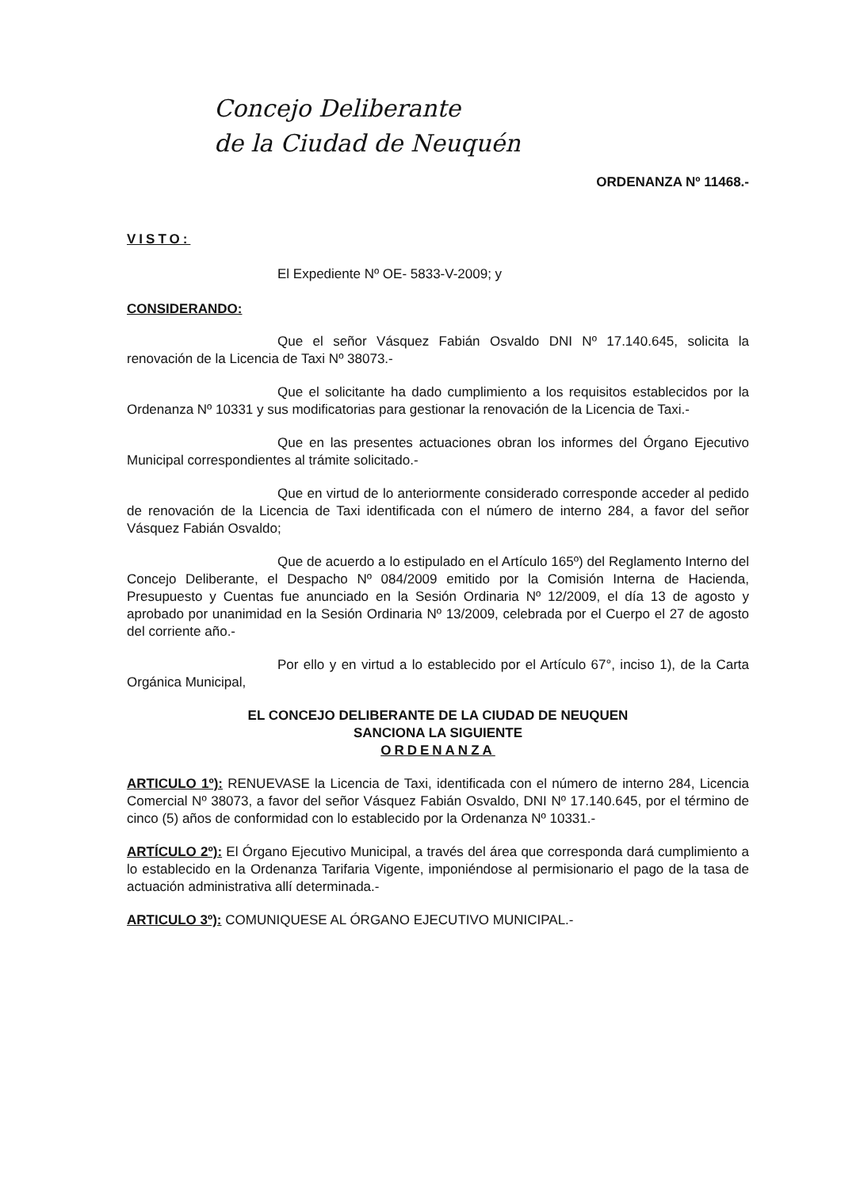Concejo Deliberante
de la Ciudad de Neuquén
ORDENANZA Nº 11468.-
VISTO:
El Expediente Nº OE- 5833-V-2009; y
CONSIDERANDO:
Que el señor Vásquez Fabián Osvaldo DNI Nº 17.140.645, solicita la renovación de la Licencia de Taxi Nº 38073.-
Que el solicitante ha dado cumplimiento a los requisitos establecidos por la Ordenanza Nº 10331 y sus modificatorias para gestionar la renovación de la Licencia de Taxi.-
Que en las presentes actuaciones obran los informes del Órgano Ejecutivo Municipal correspondientes al trámite solicitado.-
Que en virtud de lo anteriormente considerado corresponde acceder al pedido de renovación de la Licencia de Taxi identificada con el número de interno 284, a favor del señor Vásquez Fabián Osvaldo;
Que de acuerdo a lo estipulado en el Artículo 165º) del Reglamento Interno del Concejo Deliberante, el Despacho Nº 084/2009 emitido por la Comisión Interna de Hacienda, Presupuesto y Cuentas fue anunciado en la Sesión Ordinaria Nº 12/2009, el día 13 de agosto y aprobado por unanimidad en la Sesión Ordinaria Nº 13/2009, celebrada por el Cuerpo el 27 de agosto del corriente año.-
Por ello y en virtud a lo establecido por el Artículo 67°, inciso 1), de la Carta Orgánica Municipal,
EL CONCEJO DELIBERANTE DE LA CIUDAD DE NEUQUEN
SANCIONA LA SIGUIENTE
ORDENANZA
ARTICULO 1º): RENUEVASE la Licencia de Taxi, identificada con el número de interno 284, Licencia Comercial Nº 38073, a favor del señor Vásquez Fabián Osvaldo, DNI Nº 17.140.645, por el término de cinco (5) años de conformidad con lo establecido por la Ordenanza Nº 10331.-
ARTÍCULO 2º): El Órgano Ejecutivo Municipal, a través del área que corresponda dará cumplimiento a lo establecido en la Ordenanza Tarifaria Vigente, imponiéndose al permisionario el pago de la tasa de actuación administrativa allí determinada.-
ARTICULO 3º): COMUNIQUESE AL ÓRGANO EJECUTIVO MUNICIPAL.-